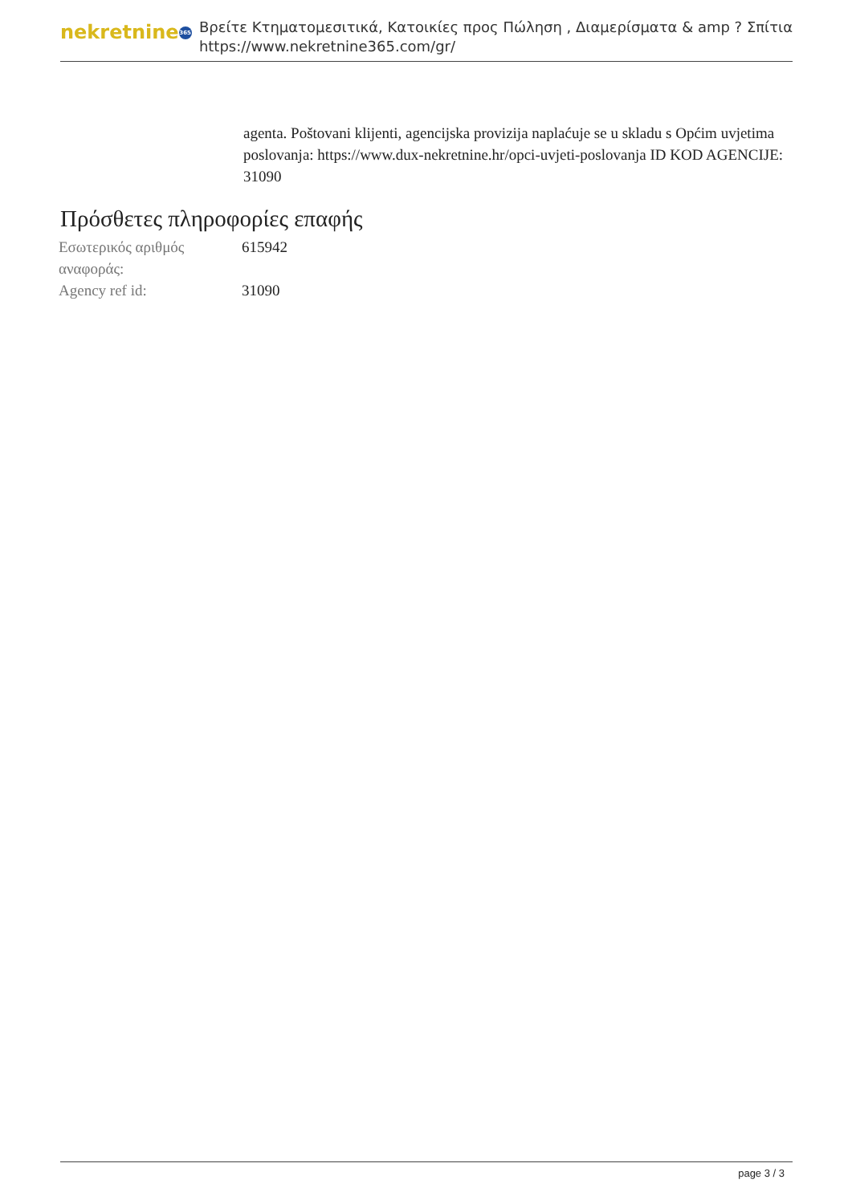nekretnine 365
Βρείτε Κτηματομεσιτικά, Κατοικίες προς Πώληση , Διαμερίσματα & amp ? Σπίτια
https://www.nekretnine365.com/gr/
agenta. Poštovani klijenti, agencijska provizija naplaćuje se u skladu s Općim uvjetima poslovanja: https://www.dux-nekretnine.hr/opci-uvjeti-poslovanja ID KOD AGENCIJE: 31090
Πρόσθετες πληροφορίες επαφής
| Εσωτερικός αριθμός αναφοράς: | 615942 |
| Agency ref id: | 31090 |
page 3 / 3